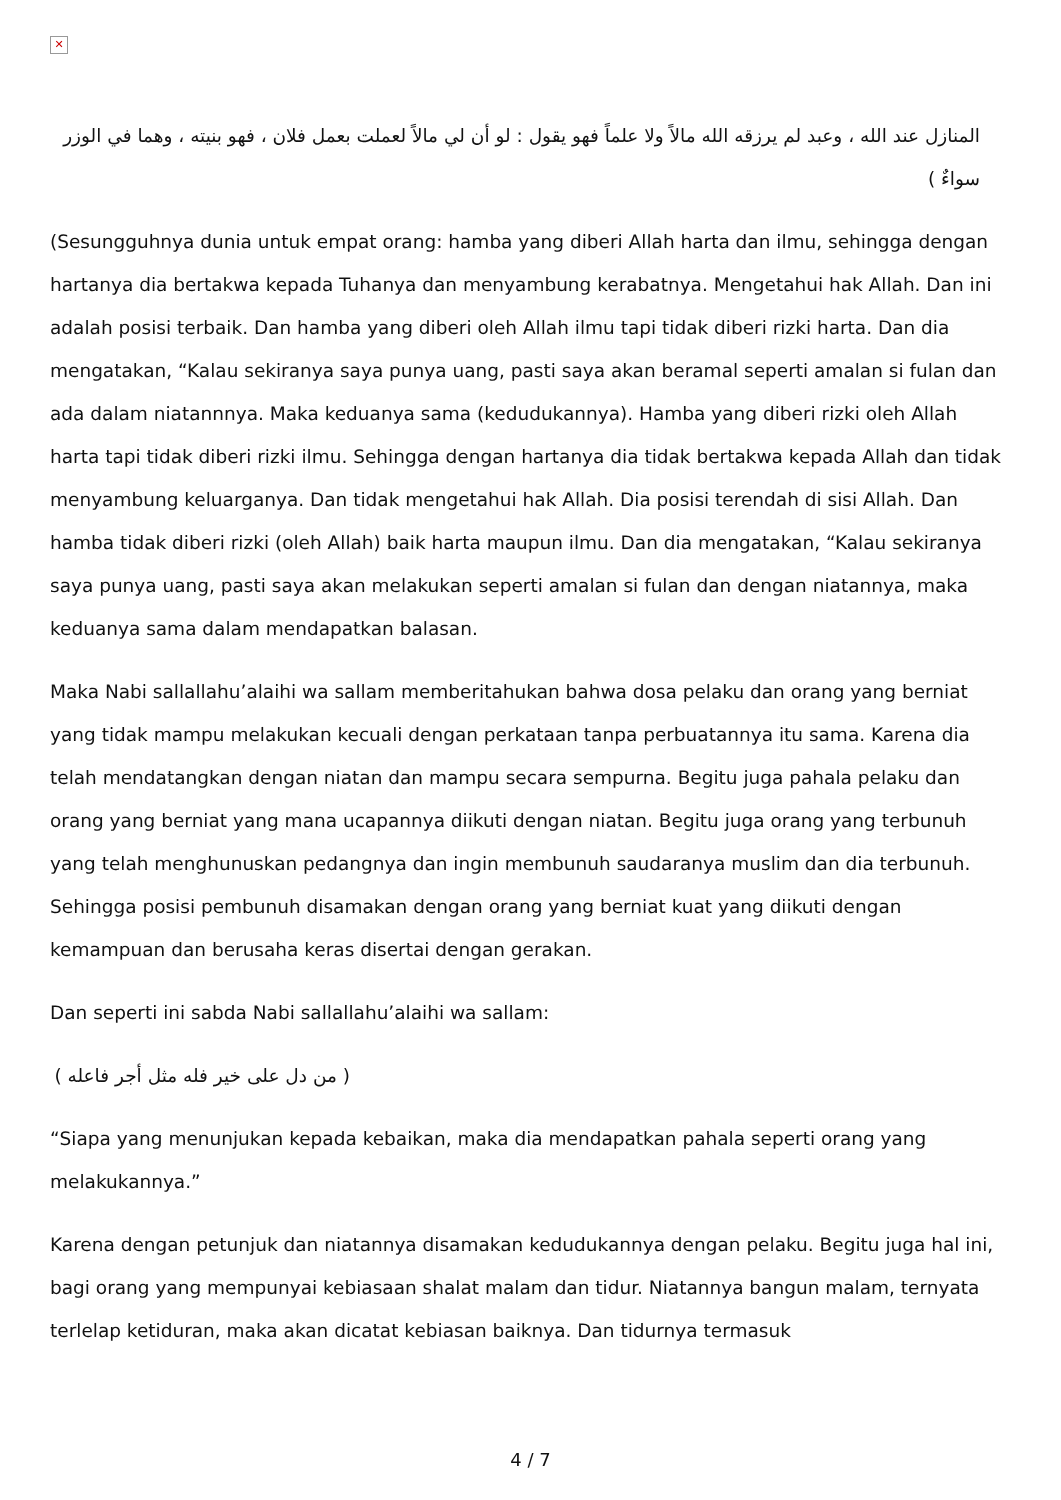✕
المنازل عند الله ، وعبد لم يرزقه الله مالاً ولا علماً فهو يقول : لو أن لي مالاً لعملت بعمل فلان ، فهو بنيته ، وهما في الوزر سواءٌ )
(Sesungguhnya dunia untuk empat orang: hamba yang diberi Allah harta dan ilmu, sehingga dengan hartanya dia bertakwa kepada Tuhanya dan menyambung kerabatnya. Mengetahui hak Allah. Dan ini adalah posisi terbaik. Dan hamba yang diberi oleh Allah ilmu tapi tidak diberi rizki harta. Dan dia mengatakan, “Kalau sekiranya saya punya uang, pasti saya akan beramal seperti amalan si fulan dan ada dalam niatannnya. Maka keduanya sama (kedudukannya). Hamba yang diberi rizki oleh Allah harta tapi tidak diberi rizki ilmu. Sehingga dengan hartanya dia tidak bertakwa kepada Allah dan tidak menyambung keluarganya. Dan tidak mengetahui hak Allah. Dia posisi terendah di sisi Allah. Dan hamba tidak diberi rizki (oleh Allah) baik harta maupun ilmu. Dan dia mengatakan, “Kalau sekiranya saya punya uang, pasti saya akan melakukan seperti amalan si fulan dan dengan niatannya, maka keduanya sama dalam mendapatkan balasan.
Maka Nabi sallallahu’alaihi wa sallam memberitahukan bahwa dosa pelaku dan orang yang berniat yang tidak mampu melakukan kecuali dengan perkataan tanpa perbuatannya itu sama. Karena dia telah mendatangkan dengan niatan dan mampu secara sempurna. Begitu juga pahala pelaku dan orang yang berniat yang mana ucapannya diikuti dengan niatan. Begitu juga orang yang terbunuh yang telah menghunuskan pedangnya dan ingin membunuh saudaranya muslim dan dia terbunuh. Sehingga posisi pembunuh disamakan dengan orang yang berniat kuat yang diikuti dengan kemampuan dan berusaha keras disertai dengan gerakan.
Dan seperti ini sabda Nabi sallallahu’alaihi wa sallam:
( من دل على خير فله مثل أجر فاعله )
“Siapa yang menunjukan kepada kebaikan, maka dia mendapatkan pahala seperti orang yang melakukannya.”
Karena dengan petunjuk dan niatannya disamakan kedudukannya dengan pelaku. Begitu juga hal ini, bagi orang yang mempunyai kebiasaan shalat malam dan tidur. Niatannya bangun malam, ternyata terlelap ketiduran, maka akan dicatat kebiasan baiknya. Dan tidurnya termasuk
4 / 7